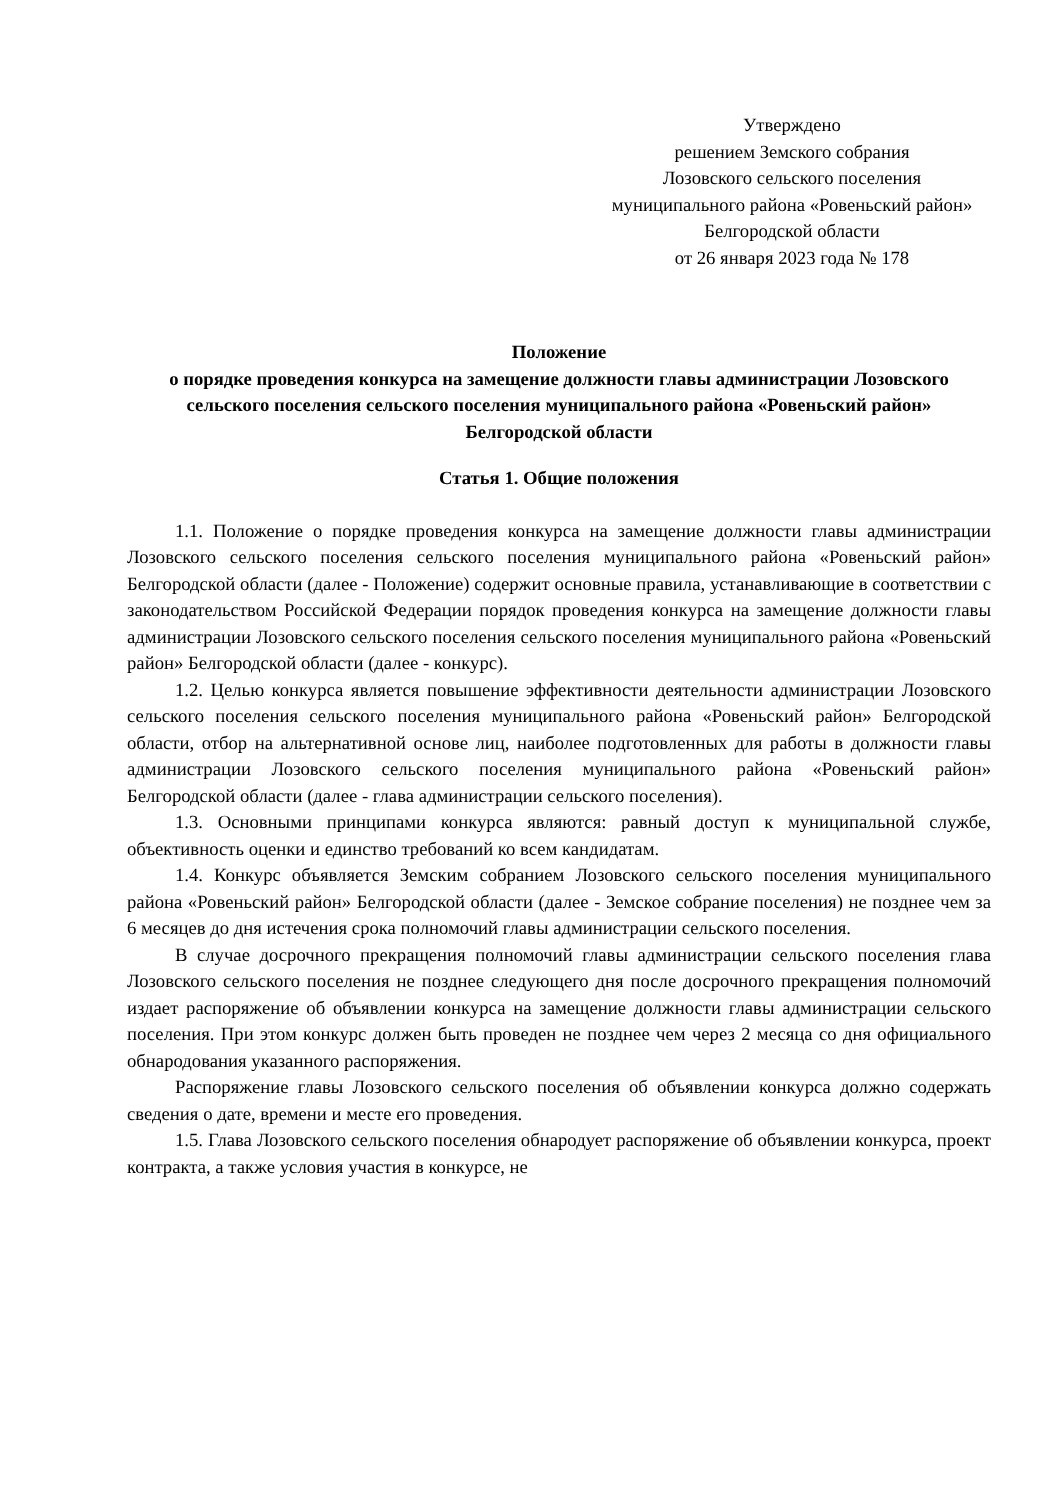Утверждено
решением Земского собрания
Лозовского сельского поселения
муниципального района «Ровеньский район» Белгородской области
от 26 января 2023 года № 178
Положение
о порядке проведения конкурса на замещение должности главы администрации Лозовского сельского поселения сельского поселения муниципального района «Ровеньский район» Белгородской области
Статья 1. Общие положения
1.1. Положение о порядке проведения конкурса на замещение должности главы администрации Лозовского сельского поселения сельского поселения муниципального района «Ровеньский район» Белгородской области (далее - Положение) содержит основные правила, устанавливающие в соответствии с законодательством Российской Федерации порядок проведения конкурса на замещение должности главы администрации Лозовского сельского поселения сельского поселения муниципального района «Ровеньский район» Белгородской области (далее - конкурс).
1.2. Целью конкурса является повышение эффективности деятельности администрации Лозовского сельского поселения сельского поселения муниципального района «Ровеньский район» Белгородской области, отбор на альтернативной основе лиц, наиболее подготовленных для работы в должности главы администрации Лозовского сельского поселения муниципального района «Ровеньский район» Белгородской области (далее - глава администрации сельского поселения).
1.3. Основными принципами конкурса являются: равный доступ к муниципальной службе, объективность оценки и единство требований ко всем кандидатам.
1.4. Конкурс объявляется Земским собранием Лозовского сельского поселения муниципального района «Ровеньский район» Белгородской области (далее - Земское собрание поселения) не позднее чем за 6 месяцев до дня истечения срока полномочий главы администрации сельского поселения.
В случае досрочного прекращения полномочий главы администрации сельского поселения глава Лозовского сельского поселения не позднее следующего дня после досрочного прекращения полномочий издает распоряжение об объявлении конкурса на замещение должности главы администрации сельского поселения. При этом конкурс должен быть проведен не позднее чем через 2 месяца со дня официального обнародования указанного распоряжения.
Распоряжение главы Лозовского сельского поселения об объявлении конкурса должно содержать сведения о дате, времени и месте его проведения.
1.5. Глава Лозовского сельского поселения обнародует распоряжение об объявлении конкурса, проект контракта, а также условия участия в конкурсе, не